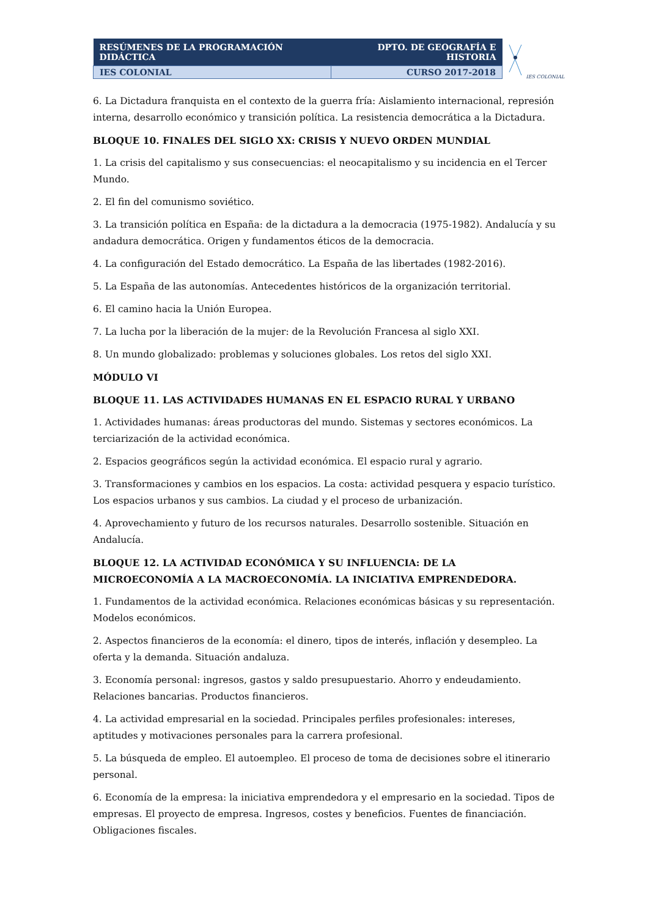| RESÚMENES DE LA PROGRAMACIÓN DIDÁCTICA | DPTO. DE GEOGRAFÍA E HISTORIA |
| IES COLONIAL | CURSO 2017-2018 |
IES COLONIAL
6. La Dictadura franquista en el contexto de la guerra fría: Aislamiento internacional, represión interna, desarrollo económico y transición política. La resistencia democrática a la Dictadura.
BLOQUE 10. FINALES DEL SIGLO XX: CRISIS Y NUEVO ORDEN MUNDIAL
1. La crisis del capitalismo y sus consecuencias: el neocapitalismo y su incidencia en el Tercer Mundo.
2. El fin del comunismo soviético.
3. La transición política en España: de la dictadura a la democracia (1975-1982). Andalucía y su andadura democrática. Origen y fundamentos éticos de la democracia.
4. La configuración del Estado democrático. La España de las libertades (1982-2016).
5. La España de las autonomías. Antecedentes históricos de la organización territorial.
6. El camino hacia la Unión Europea.
7. La lucha por la liberación de la mujer: de la Revolución Francesa al siglo XXI.
8. Un mundo globalizado: problemas y soluciones globales. Los retos del siglo XXI.
MÓDULO VI
BLOQUE 11. LAS ACTIVIDADES HUMANAS EN EL ESPACIO RURAL Y URBANO
1. Actividades humanas: áreas productoras del mundo. Sistemas y sectores económicos. La terciarización de la actividad económica.
2. Espacios geográficos según la actividad económica. El espacio rural y agrario.
3. Transformaciones y cambios en los espacios. La costa: actividad pesquera y espacio turístico. Los espacios urbanos y sus cambios. La ciudad y el proceso de urbanización.
4. Aprovechamiento y futuro de los recursos naturales. Desarrollo sostenible. Situación en Andalucía.
BLOQUE 12. LA ACTIVIDAD ECONÓMICA Y SU INFLUENCIA: DE LA MICROECONOMÍA A LA MACROECONOMÍA. LA INICIATIVA EMPRENDEDORA.
1. Fundamentos de la actividad económica. Relaciones económicas básicas y su representación. Modelos económicos.
2. Aspectos financieros de la economía: el dinero, tipos de interés, inflación y desempleo. La oferta y la demanda. Situación andaluza.
3. Economía personal: ingresos, gastos y saldo presupuestario. Ahorro y endeudamiento. Relaciones bancarias. Productos financieros.
4. La actividad empresarial en la sociedad. Principales perfiles profesionales: intereses, aptitudes y motivaciones personales para la carrera profesional.
5. La búsqueda de empleo. El autoempleo. El proceso de toma de decisiones sobre el itinerario personal.
6. Economía de la empresa: la iniciativa emprendedora y el empresario en la sociedad. Tipos de empresas. El proyecto de empresa. Ingresos, costes y beneficios. Fuentes de financiación. Obligaciones fiscales.